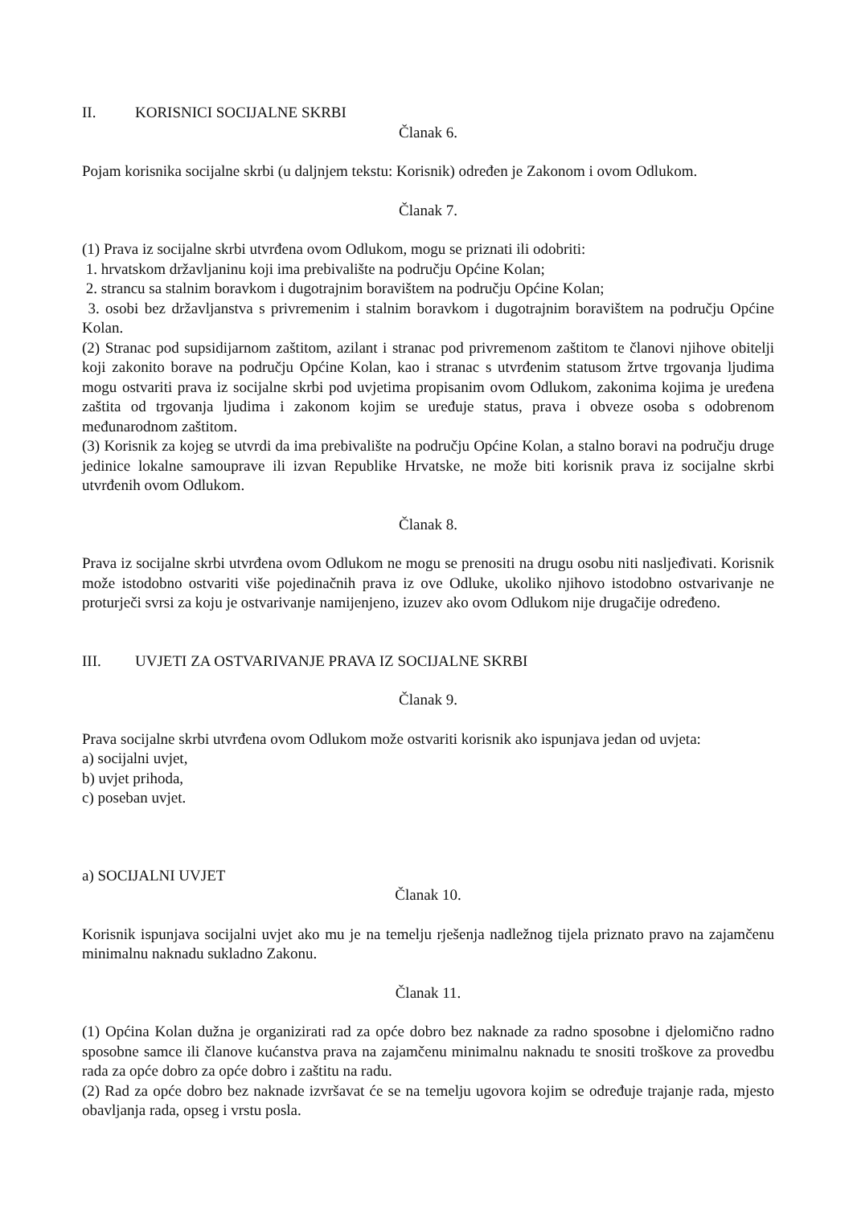II. KORISNICI SOCIJALNE SKRBI
Članak 6.
Pojam korisnika socijalne skrbi (u daljnjem tekstu: Korisnik) određen je Zakonom i ovom Odlukom.
Članak 7.
(1) Prava iz socijalne skrbi utvrđena ovom Odlukom, mogu se priznati ili odobriti:
1. hrvatskom državljaninu koji ima prebivalište na području Općine Kolan;
2. strancu sa stalnim boravkom i dugotrajnim boravištem na području Općine Kolan;
3. osobi bez državljanstva s privremenim i stalnim boravkom i dugotrajnim boravištem na području Općine Kolan.
(2) Stranac pod supsidijarnom zaštitom, azilant i stranac pod privremenom zaštitom te članovi njihove obitelji koji zakonito borave na području Općine Kolan, kao i stranac s utvrđenim statusom žrtve trgovanja ljudima mogu ostvariti prava iz socijalne skrbi pod uvjetima propisanim ovom Odlukom, zakonima kojima je uređena zaštita od trgovanja ljudima i zakonom kojim se uređuje status, prava i obveze osoba s odobrenom međunarodnom zaštitom.
(3) Korisnik za kojeg se utvrdi da ima prebivalište na području Općine Kolan, a stalno boravi na području druge jedinice lokalne samouprave ili izvan Republike Hrvatske, ne može biti korisnik prava iz socijalne skrbi utvrđenih ovom Odlukom.
Članak 8.
Prava iz socijalne skrbi utvrđena ovom Odlukom ne mogu se prenositi na drugu osobu niti nasljeđivati. Korisnik može istodobno ostvariti više pojedinačnih prava iz ove Odluke, ukoliko njihovo istodobno ostvarivanje ne proturječi svrsi za koju je ostvarivanje namijenjeno, izuzev ako ovom Odlukom nije drugačije određeno.
III. UVJETI ZA OSTVARIVANJE PRAVA IZ SOCIJALNE SKRBI
Članak 9.
Prava socijalne skrbi utvrđena ovom Odlukom može ostvariti korisnik ako ispunjava jedan od uvjeta:
a) socijalni uvjet,
b) uvjet prihoda,
c) poseban uvjet.
a) SOCIJALNI UVJET
Članak 10.
Korisnik ispunjava socijalni uvjet ako mu je na temelju rješenja nadležnog tijela priznato pravo na zajamčenu minimalnu naknadu sukladno Zakonu.
Članak 11.
(1) Općina Kolan dužna je organizirati rad za opće dobro bez naknade za radno sposobne i djelomično radno sposobne samce ili članove kućanstva prava na zajamčenu minimalnu naknadu te snositi troškove za provedbu rada za opće dobro za opće dobro i zaštitu na radu.
(2) Rad za opće dobro bez naknade izvršavat će se na temelju ugovora kojim se određuje trajanje rada, mjesto obavljanja rada, opseg i vrstu posla.